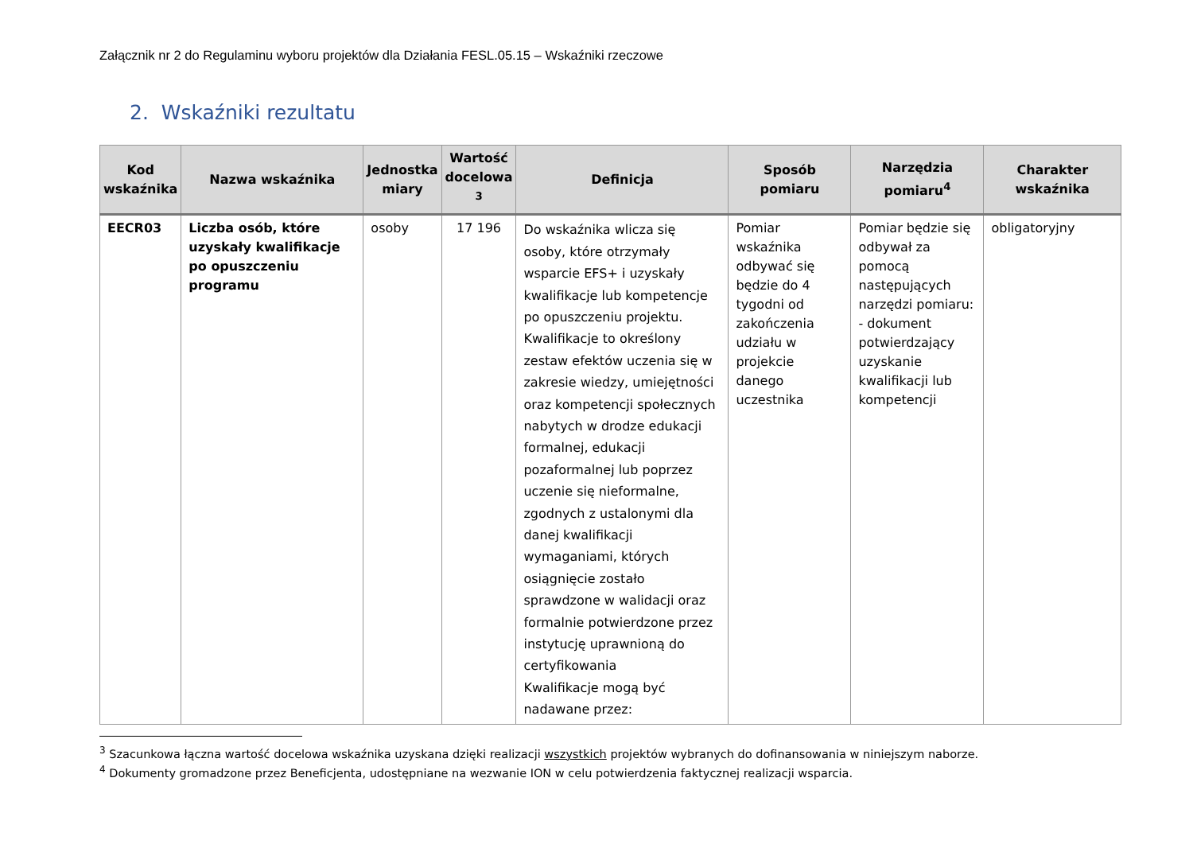Załącznik nr 2 do Regulaminu wyboru projektów dla Działania FESL.05.15 – Wskaźniki rzeczowe
2. Wskaźniki rezultatu
| Kod wskaźnika | Nazwa wskaźnika | Jednostka miary | Wartość docelowa <sup>3</sup> | Definicja | Sposób pomiaru | Narzędzia pomiaru<sup>4</sup> | Charakter wskaźnika |
| --- | --- | --- | --- | --- | --- | --- | --- |
| EECR03 | Liczba osób, które uzyskały kwalifikacje po opuszczeniu programu | osoby | 17 196 | Do wskaźnika wlicza się osoby, które otrzymały wsparcie EFS+ i uzyskały kwalifikacje lub kompetencje po opuszczeniu projektu. Kwalifikacje to określony zestaw efektów uczenia się w zakresie wiedzy, umiejętności oraz kompetencji społecznych nabytych w drodze edukacji formalnej, edukacji pozaformalnej lub poprzez uczenie się nieformalne, zgodnych z ustalonymi dla danej kwalifikacji wymaganiami, których osiągnięcie zostało sprawdzone w walidacji oraz formalnie potwierdzone przez instytucję uprawnioną do certyfikowania Kwalifikacje mogą być nadawane przez: | Pomiar wskaźnika odbywać się będzie do 4 tygodni od zakończenia udziału w projekcie danego uczestnika | Pomiar będzie się odbywał za pomocą następujących narzędzi pomiaru: - dokument potwierdzający uzyskanie kwalifikacji lub kompetencji | obligatoryjny |
<sup>3</sup> Szacunkowa łączna wartość docelowa wskaźnika uzyskana dzięki realizacji wszystkich projektów wybranych do dofinansowania w niniejszym naborze.
<sup>4</sup> Dokumenty gromadzone przez Beneficjenta, udostępniane na wezwanie ION w celu potwierdzenia faktycznej realizacji wsparcia.